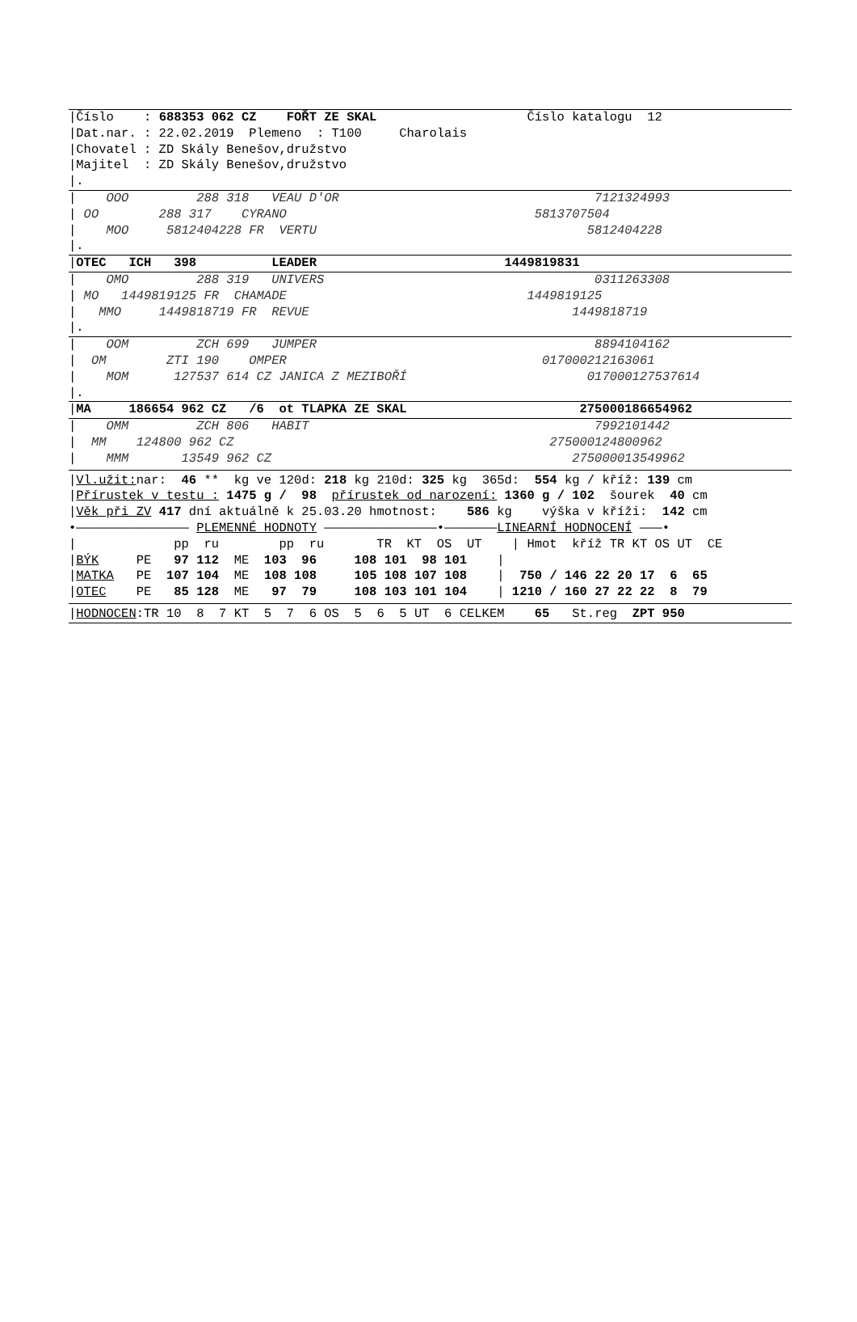|Číslo : 688353 062 CZ FOŘT ZE SKAL Číslo katalogu 12
|Dat.nar. : 22.02.2019 Plemeno : T100 Charolais
|Chovatel : ZD Skály Benešov,družstvo
|Majitel : ZD Skály Benešov,družstvo
|.
| OOO 288 318 VEAU D'OR 7121324993
| OO 288 317 CYRANO 5813707504
| MOO 5812404228 FR VERTU 5812404228
|.
|OTEC ICH 398 LEADER 1449819831
| OMO 288 319 UNIVERS 0311263308
| MO 1449819125 FR CHAMADE 1449819125
| MMO 1449818719 FR REVUE 1449818719
|.
| OOM ZCH 699 JUMPER 8894104162
| OM ZTI 190 OMPER 017000212163061
| MOM 127537 614 CZ JANICA Z MEZIBOŘÍ 017000127537614
|.
|MA 186654 962 CZ /6 ot TLAPKA ZE SKAL 275000186654962
| OMM ZCH 806 HABIT 7992101442
| MM 124800 962 CZ 275000124800962
| MMM 13549 962 CZ 275000013549962
|Vl.užit: nar: 46 ** kg ve 120d: 218 kg 210d: 325 kg 365d: 554 kg / kříž: 139 cm
|Přírustek v testu : 1475 g / 98 přírustek od narození: 1360 g / 102 šourek 40 cm
|Věk při ZV 417 dní aktuálně k 25.03.20 hmotnost: 586 kg výška v kříži: 142 cm
•——————————————— PLEMENNÉ HODNOTY ———————————————•———————LINEARNÍ HODNOCENÍ ———•
| pp ru pp ru TR KT OS UT | Hmot kříž TR KT OS UT CE
|BÝK PE 97 112 ME 103 96 108 101 98 101 |
|MATKA PE 107 104 ME 108 108 105 108 107 108 | 750 / 146 22 20 17 6 65
|OTEC PE 85 128 ME 97 79 108 103 101 104 | 1210 / 160 27 22 22 8 79
|HODNOCEN:TR 10 8 7 KT 5 7 6 OS 5 6 5 UT 6 CELKEM 65 St.reg ZPT 950